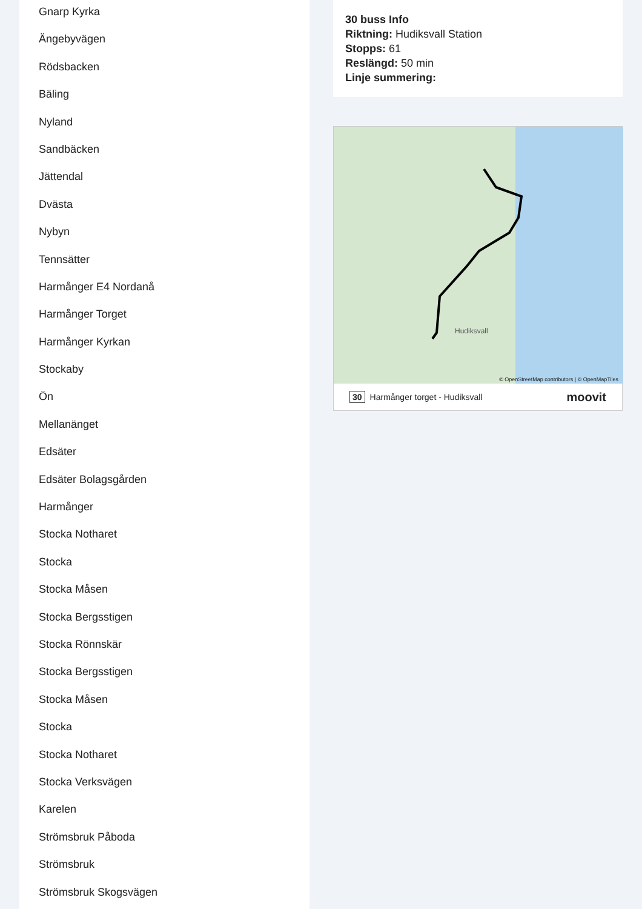Gnarp Kyrka
Ängebyvägen
Rödsbacken
Bäling
Nyland
Sandbäcken
Jättendal
Dvästa
Nybyn
Tennsätter
Harmånger E4 Nordanå
Harmånger Torget
Harmånger Kyrkan
Stockaby
Ön
Mellanänget
Edsäter
Edsäter Bolagsgården
Harmånger
Stocka Notharet
Stocka
Stocka Måsen
Stocka Bergsstigen
Stocka Rönnskär
Stocka Bergsstigen
Stocka Måsen
Stocka
Stocka Notharet
Stocka Verksvägen
Karelen
Strömsbruk Påboda
Strömsbruk
Strömsbruk Skogsvägen
30 buss Info
Riktning: Hudiksvall Station
Stopps: 61
Reslängd: 50 min
Linje summering:
© OpenStreetMap contributors | © OpenMapTiles
Hudiksvall
30 Harmånger torget - Hudiksvall moovit